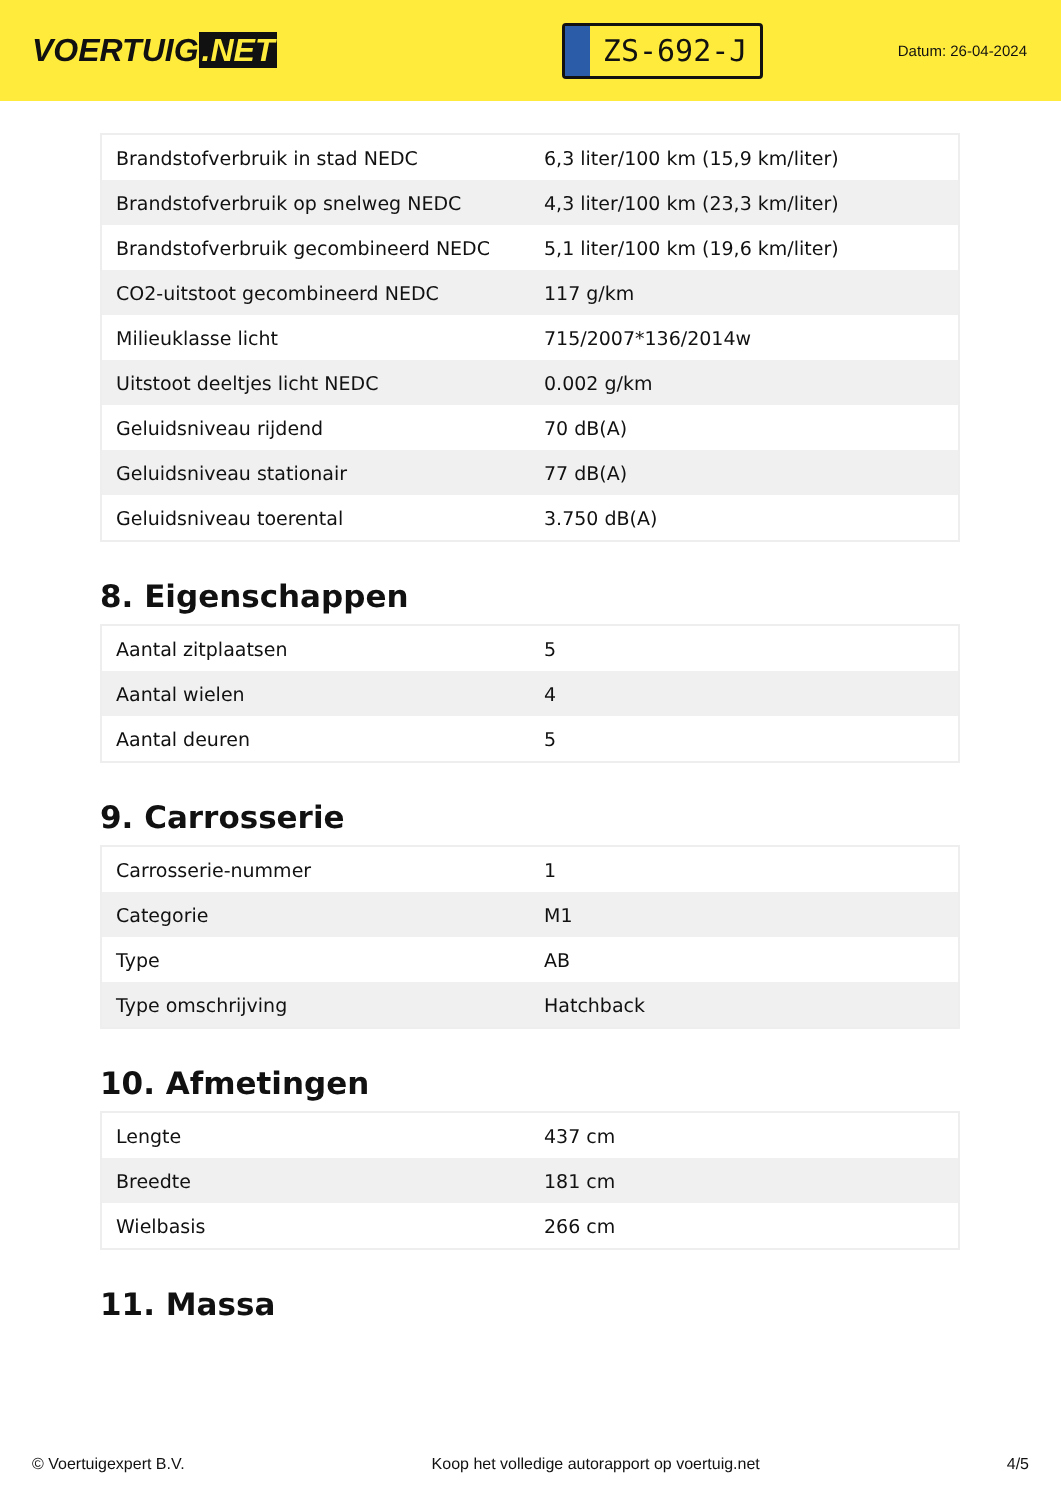VOERTUIG.NET
ZS-692-J
Datum: 26-04-2024
| Brandstofverbruik in stad NEDC | 6,3 liter/100 km (15,9 km/liter) |
| Brandstofverbruik op snelweg NEDC | 4,3 liter/100 km (23,3 km/liter) |
| Brandstofverbruik gecombineerd NEDC | 5,1 liter/100 km (19,6 km/liter) |
| CO2-uitstoot gecombineerd NEDC | 117 g/km |
| Milieuklasse licht | 715/2007*136/2014w |
| Uitstoot deeltjes licht NEDC | 0.002 g/km |
| Geluidsniveau rijdend | 70 dB(A) |
| Geluidsniveau stationair | 77 dB(A) |
| Geluidsniveau toerental | 3.750 dB(A) |
8. Eigenschappen
| Aantal zitplaatsen | 5 |
| Aantal wielen | 4 |
| Aantal deuren | 5 |
9. Carrosserie
| Carrosserie-nummer | 1 |
| Categorie | M1 |
| Type | AB |
| Type omschrijving | Hatchback |
10. Afmetingen
| Lengte | 437 cm |
| Breedte | 181 cm |
| Wielbasis | 266 cm |
11. Massa
© Voertuigexpert B.V. Koop het volledige autorapport op voertuig.net 4/5